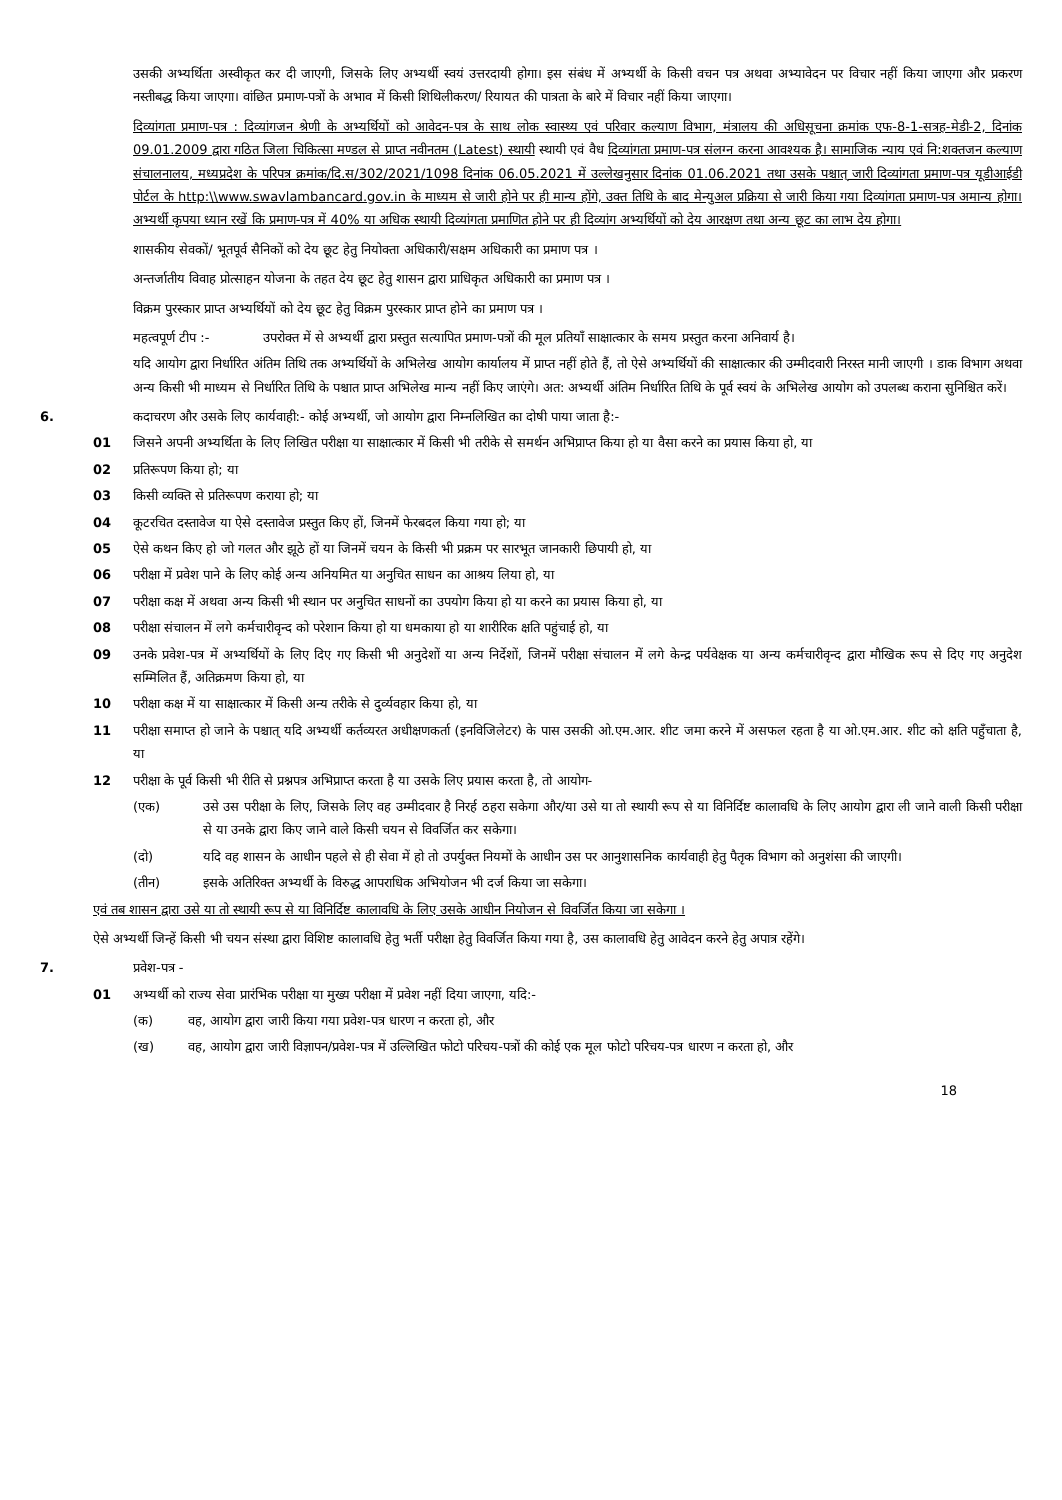उसकी अभ्यर्थिता अस्वीकृत कर दी जाएगी, जिसके लिए अभ्यर्थी स्वयं उत्तरदायी होगा। इस संबंध में अभ्यर्थी के किसी वचन पत्र अथवा अभ्यावेदन पर विचार नहीं किया जाएगा और प्रकरण नस्तीबद्ध किया जाएगा। वांछित प्रमाण-पत्रों के अभाव में किसी शिथिलीकरण/ रियायत की पात्रता के बारे में विचार नहीं किया जाएगा।
दिव्यांगता प्रमाण-पत्र : दिव्यांगजन श्रेणी के अभ्यर्थियों को आवेदन-पत्र के साथ लोक स्वास्थ्य एवं परिवार कल्याण विभाग, मंत्रालय की अधिसूचना क्रमांक एफ-8-1-सत्रह-मेडी-2, दिनांक 09.01.2009 द्वारा गठित जिला चिकित्सा मण्डल से प्राप्त नवीनतम (Latest) स्थायी स्थायी एवं वैध दिव्यांगता प्रमाण-पत्र संलग्न करना आवश्यक है। सामाजिक न्याय एवं नि:शक्तजन कल्याण संचालनालय, मध्यप्रदेश के परिपत्र क्रमांक/दि.स/302/2021/1098 दिनांक 06.05.2021 में उल्लेखनुसार दिनांक 01.06.2021 तथा उसके पश्चात् जारी दिव्यांगता प्रमाण-पत्र यूडीआईडी पोर्टल के http:\\www.swavlambancard.gov.in के माध्यम से जारी होने पर ही मान्य होंगे, उक्त तिथि के बाद मेन्युअल प्रक्रिया से जारी किया गया दिव्यांगता प्रमाण-पत्र अमान्य होगा। अभ्यर्थी कृपया ध्यान रखें कि प्रमाण-पत्र में 40% या अधिक स्थायी दिव्यांगता प्रमाणित होने पर ही दिव्यांग अभ्यर्थियों को देय आरक्षण तथा अन्य छूट का लाभ देय होगा।
शासकीय सेवकों/ भूतपूर्व सैनिकों को देय छूट हेतु नियोक्ता अधिकारी/सक्षम अधिकारी का प्रमाण पत्र ।
अन्तर्जातीय विवाह प्रोत्साहन योजना के तहत देय छूट हेतु शासन द्वारा प्राधिकृत अधिकारी का प्रमाण पत्र ।
विक्रम पुरस्कार प्राप्त अभ्यर्थियों को देय छूट हेतु विक्रम पुरस्कार प्राप्त होने का प्रमाण पत्र ।
महत्वपूर्ण टीप :- उपरोक्त में से अभ्यर्थी द्वारा प्रस्तुत सत्यापित प्रमाण-पत्रों की मूल प्रतियाँ साक्षात्कार के समय प्रस्तुत करना अनिवार्य है।
यदि आयोग द्वारा निर्धारित अंतिम तिथि तक अभ्यर्थियों के अभिलेख आयोग कार्यालय में प्राप्त नहीं होते हैं, तो ऐसे अभ्यर्थियों की साक्षात्कार की उम्मीदवारी निरस्त मानी जाएगी । डाक विभाग अथवा अन्य किसी भी माध्यम से निर्धारित तिथि के पश्चात प्राप्त अभिलेख मान्य नहीं किए जाएंगे। अत: अभ्यर्थी अंतिम निर्धारित तिथि के पूर्व स्वयं के अभिलेख आयोग को उपलब्ध कराना सुनिश्चित करें।
6. कदाचरण और उसके लिए कार्यवाही:- कोई अभ्यर्थी, जो आयोग द्वारा निम्नलिखित का दोषी पाया जाता है:-
01 जिसने अपनी अभ्यर्थिता के लिए लिखित परीक्षा या साक्षात्कार में किसी भी तरीके से समर्थन अभिप्राप्त किया हो या वैसा करने का प्रयास किया हो, या
02 प्रतिरूपण किया हो; या
03 किसी व्यक्ति से प्रतिरूपण कराया हो; या
04 कूटरचित दस्तावेज या ऐसे दस्तावेज प्रस्तुत किए हों, जिनमें फेरबदल किया गया हो; या
05 ऐसे कथन किए हो जो गलत और झूठे हों या जिनमें चयन के किसी भी प्रक्रम पर सारभूत जानकारी छिपायी हो, या
06 परीक्षा में प्रवेश पाने के लिए कोई अन्य अनियमित या अनुचित साधन का आश्रय लिया हो, या
07 परीक्षा कक्ष में अथवा अन्य किसी भी स्थान पर अनुचित साधनों का उपयोग किया हो या करने का प्रयास किया हो, या
08 परीक्षा संचालन में लगे कर्मचारीवृन्द को परेशान किया हो या धमकाया हो या शारीरिक क्षति पहुंचाई हो, या
09 उनके प्रवेश-पत्र में अभ्यर्थियों के लिए दिए गए किसी भी अनुदेशों या अन्य निर्देशों, जिनमें परीक्षा संचालन में लगे केन्द्र पर्यवेक्षक या अन्य कर्मचारीवृन्द द्वारा मौखिक रूप से दिए गए अनुदेश सम्मिलित हैं, अतिक्रमण किया हो, या
10 परीक्षा कक्ष में या साक्षात्कार में किसी अन्य तरीके से दुर्व्यवहार किया हो, या
11 परीक्षा समाप्त हो जाने के पश्चात् यदि अभ्यर्थी कर्तव्यरत अधीक्षणकर्ता (इनविजिलेटर) के पास उसकी ओ.एम.आर. शीट जमा करने में असफल रहता है या ओ.एम.आर. शीट को क्षति पहुँचाता है, या
12 परीक्षा के पूर्व किसी भी रीति से प्रश्नपत्र अभिप्राप्त करता है या उसके लिए प्रयास करता है, तो आयोग-
(एक) उसे उस परीक्षा के लिए, जिसके लिए वह उम्मीदवार है निरर्ह ठहरा सकेगा और/या उसे या तो स्थायी रूप से या विनिर्दिष्ट कालावधि के लिए आयोग द्वारा ली जाने वाली किसी परीक्षा से या उनके द्वारा किए जाने वाले किसी चयन से विवर्जित कर सकेगा।
(दो) यदि वह शासन के आधीन पहले से ही सेवा में हो तो उपर्युक्त नियमों के आधीन उस पर आनुशासनिक कार्यवाही हेतु पैतृक विभाग को अनुशंसा की जाएगी।
(तीन) इसके अतिरिक्त अभ्यर्थी के विरुद्ध आपराधिक अभियोजन भी दर्ज किया जा सकेगा।
एवं तब शासन द्वारा उसे या तो स्थायी रूप से या विनिर्दिष्ट कालावधि के लिए उसके आधीन नियोजन से विवर्जित किया जा सकेगा ।
ऐसे अभ्यर्थी जिन्हें किसी भी चयन संस्था द्वारा विशिष्ट कालावधि हेतु भर्ती परीक्षा हेतु विवर्जित किया गया है, उस कालावधि हेतु आवेदन करने हेतु अपात्र रहेंगे।
7. प्रवेश-पत्र -
01 अभ्यर्थी को राज्य सेवा प्रारंभिक परीक्षा या मुख्य परीक्षा में प्रवेश नहीं दिया जाएगा, यदि:-
(क) वह, आयोग द्वारा जारी किया गया प्रवेश-पत्र धारण न करता हो, और
(ख) वह, आयोग द्वारा जारी विज्ञापन/प्रवेश-पत्र में उल्लिखित फोटो परिचय-पत्रों की कोई एक मूल फोटो परिचय-पत्र धारण न करता हो, और
18